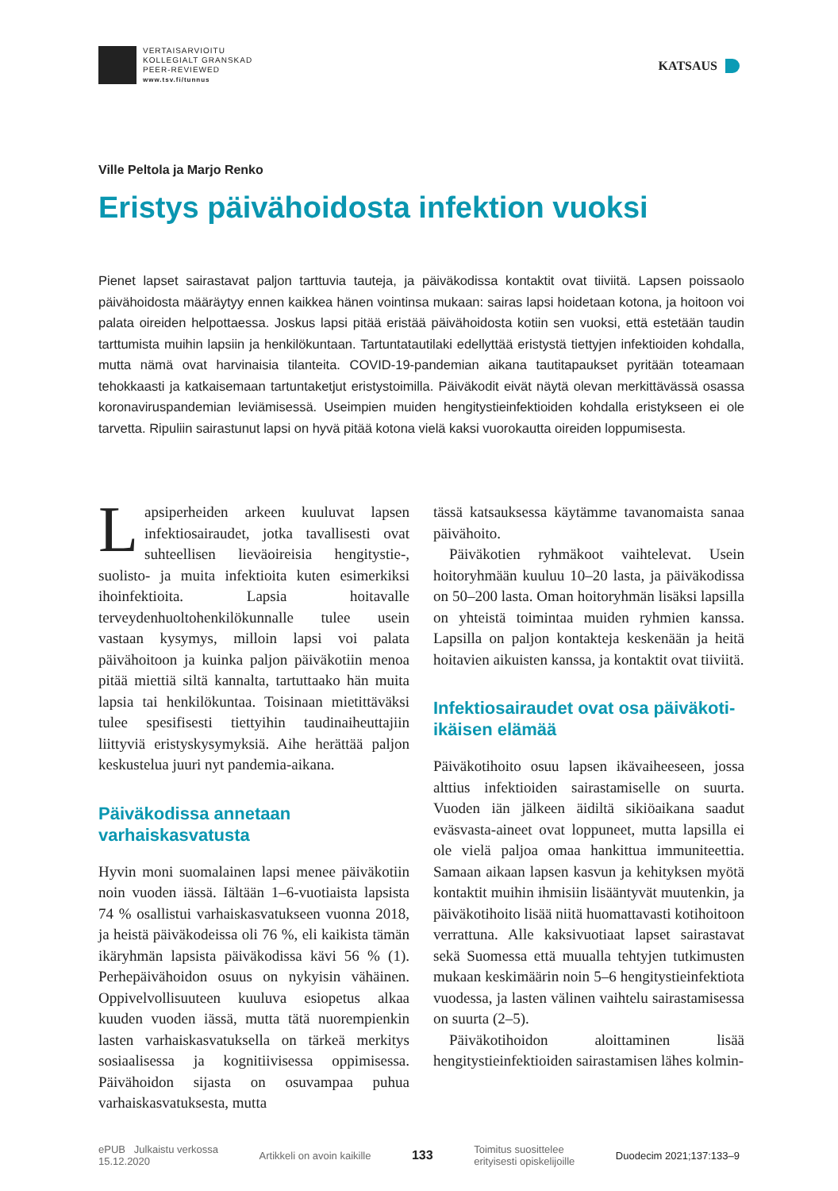VERTAISARVIOITU
KOLLEGIALT GRANSKAD
PEER-REVIEWED
www.tsv.fi/tunnus
KATSAUS
Ville Peltola ja Marjo Renko
Eristys päivähoidosta infektion vuoksi
Pienet lapset sairastavat paljon tarttuvia tauteja, ja päiväkodissa kontaktit ovat tiiviitä. Lapsen poissaolo päivähoidosta määräytyy ennen kaikkea hänen vointinsa mukaan: sairas lapsi hoidetaan kotona, ja hoitoon voi palata oireiden helpottaessa. Joskus lapsi pitää eristää päivähoidosta kotiin sen vuoksi, että estetään taudin tarttumista muihin lapsiin ja henkilökuntaan. Tartuntatautilaki edellyttää eristystä tiettyjen infektioiden kohdalla, mutta nämä ovat harvinaisia tilanteita. COVID-19-pandemian aikana tautitapaukset pyritään toteamaan tehokkaasti ja katkaisemaan tartuntaketjut eristystoimilla. Päiväkodit eivät näytä olevan merkittävässä osassa koronaviruspandemian leviämisessä. Useimpien muiden hengitystieinfektioiden kohdalla eristykseen ei ole tarvetta. Ripuliin sairastunut lapsi on hyvä pitää kotona vielä kaksi vuorokautta oireiden loppumisesta.
Lapsiperheiden arkeen kuuluvat lapsen infektiosairaudet, jotka tavallisesti ovat suhteellisen lieväoireisia hengitystie-, suolisto- ja muita infektioita kuten esimerkiksi ihoinfektioita. Lapsia hoitavalle terveydenhuoltohenkilökunnalle tulee usein vastaan kysymys, milloin lapsi voi palata päivähoitoon ja kuinka paljon päiväkotiin menoa pitää miettiä siltä kannalta, tartuttaako hän muita lapsia tai henkilökuntaa. Toisinaan mietittäväksi tulee spesifisesti tiettyihin taudinaiheuttajiin liittyviä eristyskysymyksiä. Aihe herättää paljon keskustelua juuri nyt pandemia-aikana.
Päiväkodissa annetaan varhaiskasvatusta
Hyvin moni suomalainen lapsi menee päiväkotiin noin vuoden iässä. Iältään 1–6-vuotiaista lapsista 74 % osallistui varhaiskasvatukseen vuonna 2018, ja heistä päiväkodeissa oli 76 %, eli kaikista tämän ikäryhmän lapsista päiväkodissa kävi 56 % (1). Perhepäivähoidon osuus on nykyisin vähäinen. Oppivelvollisuuteen kuuluva esiopetus alkaa kuuden vuoden iässä, mutta tätä nuorempienkin lasten varhaiskasvatuksella on tärkeä merkitys sosiaalisessa ja kognitiivisessa oppimisessa. Päivähoidon sijasta on osuvampaa puhua varhaiskasvatuksesta, mutta
tässä katsauksessa käytämme tavanomaista sanaa päivähoito.
Päiväkotien ryhmäkoot vaihtelevat. Usein hoitoryhmään kuuluu 10–20 lasta, ja päiväkodissa on 50–200 lasta. Oman hoitoryhmän lisäksi lapsilla on yhteistä toimintaa muiden ryhmien kanssa. Lapsilla on paljon kontakteja keskenään ja heitä hoitavien aikuisten kanssa, ja kontaktit ovat tiiviitä.
Infektiosairaudet ovat osa päiväkoti-ikäisen elämää
Päiväkotihoito osuu lapsen ikävaiheeseen, jossa alttius infektioiden sairastamiselle on suurta. Vuoden iän jälkeen äidiltä sikiöaikana saadut eväsvasta-aineet ovat loppuneet, mutta lapsilla ei ole vielä paljoa omaa hankittua immuniteettia. Samaan aikaan lapsen kasvun ja kehityksen myötä kontaktit muihin ihmisiin lisääntyvät muutenkin, ja päiväkotihoito lisää niitä huomattavasti kotihoitoon verrattuna. Alle kaksivuotiaat lapset sairastavat sekä Suomessa että muualla tehtyjen tutkimusten mukaan keskimäärin noin 5–6 hengitystieinfektiota vuodessa, ja lasten välinen vaihtelu sairastamisessa on suurta (2–5).
Päiväkotihoidon aloittaminen lisää hengitystieinfektioiden sairastamisen lähes kolmin-
ePUB Julkaistu verkossa
15.12.2020
Artikkeli on avoin kaikille
133
Toimitus suosittelee
erityisesti opiskelijoille
Duodecim 2021;137:133–9